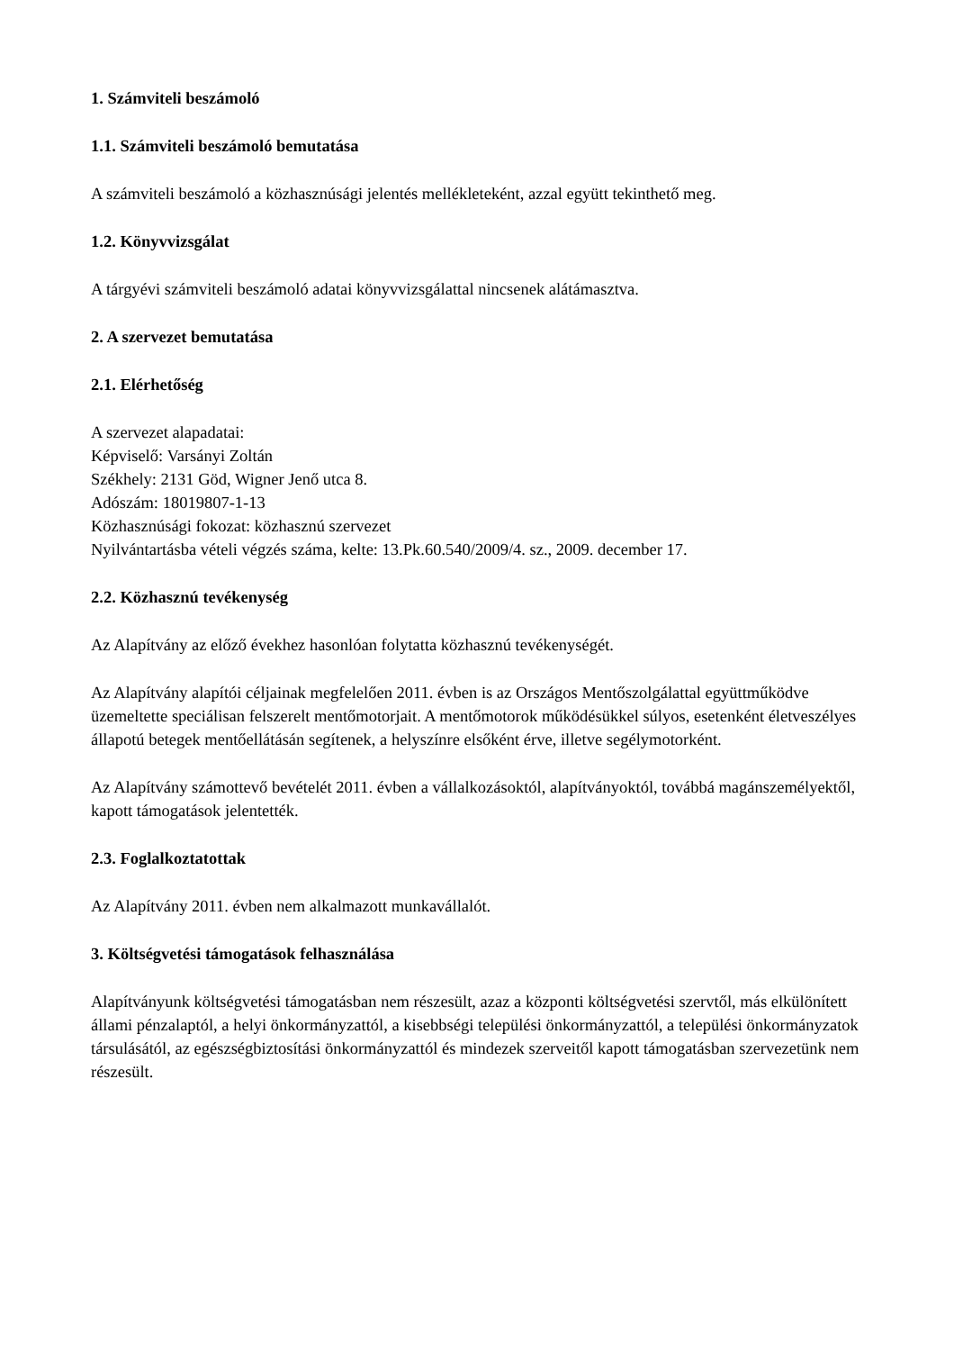1. Számviteli beszámoló
1.1. Számviteli beszámoló bemutatása
A számviteli beszámoló a közhasznúsági jelentés mellékleteként, azzal együtt tekinthető meg.
1.2. Könyvvizsgálat
A tárgyévi számviteli beszámoló adatai könyvvizsgálattal nincsenek alátámasztva.
2. A szervezet bemutatása
2.1. Elérhetőség
A szervezet alapadatai:
Képviselő: Varsányi Zoltán
Székhely: 2131 Göd, Wigner Jenő utca 8.
Adószám: 18019807-1-13
Közhasznúsági fokozat: közhasznú szervezet
Nyilvántartásba vételi végzés száma, kelte: 13.Pk.60.540/2009/4. sz., 2009. december 17.
2.2. Közhasznú tevékenység
Az Alapítvány az előző évekhez hasonlóan folytatta közhasznú tevékenységét.
Az Alapítvány alapítói céljainak megfelelően 2011. évben is az Országos Mentőszolgálattal együttműködve üzemeltette speciálisan felszerelt mentőmotorjait. A mentőmotorok működésükkel súlyos, esetenként életveszélyes állapotú betegek mentőellátásán segítenek, a helyszínre elsőként érve, illetve segélymotorként.
Az Alapítvány számottevő bevételét 2011. évben a vállalkozásoktól, alapítványoktól, továbbá magánszemélyektől, kapott támogatások jelentették.
2.3. Foglalkoztatottak
Az Alapítvány 2011. évben nem alkalmazott munkavállalót.
3. Költségvetési támogatások felhasználása
Alapítványunk költségvetési támogatásban nem részesült, azaz a központi költségvetési szervtől, más elkülönített állami pénzalaptól, a helyi önkormányzattól, a kisebbségi települési önkormányzattól, a települési önkormányzatok társulásától, az egészségbiztosítási önkormányzattól és mindezek szerveitől kapott támogatásban szervezetünk nem részesült.